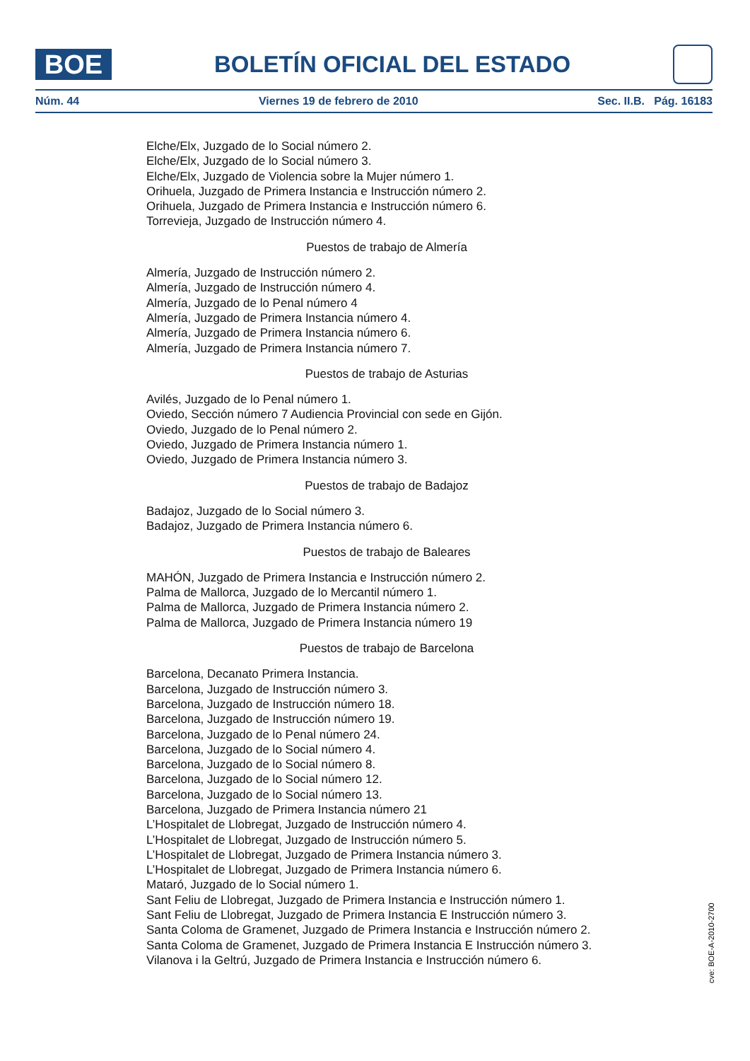BOE
BOLETÍN OFICIAL DEL ESTADO
Núm. 44 Viernes 19 de febrero de 2010 Sec. II.B. Pág. 16183
Elche/Elx, Juzgado de lo Social número 2.
Elche/Elx, Juzgado de lo Social número 3.
Elche/Elx, Juzgado de Violencia sobre la Mujer número 1.
Orihuela, Juzgado de Primera Instancia e Instrucción número 2.
Orihuela, Juzgado de Primera Instancia e Instrucción número 6.
Torrevieja, Juzgado de Instrucción número 4.
Puestos de trabajo de Almería
Almería, Juzgado de Instrucción número 2.
Almería, Juzgado de Instrucción número 4.
Almería, Juzgado de lo Penal número 4
Almería, Juzgado de Primera Instancia número 4.
Almería, Juzgado de Primera Instancia número 6.
Almería, Juzgado de Primera Instancia número 7.
Puestos de trabajo de Asturias
Avilés, Juzgado de lo Penal número 1.
Oviedo, Sección número 7 Audiencia Provincial con sede en Gijón.
Oviedo, Juzgado de lo Penal número 2.
Oviedo, Juzgado de Primera Instancia número 1.
Oviedo, Juzgado de Primera Instancia número 3.
Puestos de trabajo de Badajoz
Badajoz, Juzgado de lo Social número 3.
Badajoz, Juzgado de Primera Instancia número 6.
Puestos de trabajo de Baleares
MAHÓN, Juzgado de Primera Instancia e Instrucción número 2.
Palma de Mallorca, Juzgado de lo Mercantil número 1.
Palma de Mallorca, Juzgado de Primera Instancia número 2.
Palma de Mallorca, Juzgado de Primera Instancia número 19
Puestos de trabajo de Barcelona
Barcelona, Decanato Primera Instancia.
Barcelona, Juzgado de Instrucción número 3.
Barcelona, Juzgado de Instrucción número 18.
Barcelona, Juzgado de Instrucción número 19.
Barcelona, Juzgado de lo Penal número 24.
Barcelona, Juzgado de lo Social número 4.
Barcelona, Juzgado de lo Social número 8.
Barcelona, Juzgado de lo Social número 12.
Barcelona, Juzgado de lo Social número 13.
Barcelona, Juzgado de Primera Instancia número 21
L’Hospitalet de Llobregat, Juzgado de Instrucción número 4.
L’Hospitalet de Llobregat, Juzgado de Instrucción número 5.
L’Hospitalet de Llobregat, Juzgado de Primera Instancia número 3.
L’Hospitalet de Llobregat, Juzgado de Primera Instancia número 6.
Mataró, Juzgado de lo Social número 1.
Sant Feliu de Llobregat, Juzgado de Primera Instancia e Instrucción número 1.
Sant Feliu de Llobregat, Juzgado de Primera Instancia E Instrucción número 3.
Santa Coloma de Gramenet, Juzgado de Primera Instancia e Instrucción número 2.
Santa Coloma de Gramenet, Juzgado de Primera Instancia E Instrucción número 3.
Vilanova i la Geltrú, Juzgado de Primera Instancia e Instrucción número 6.
cve: BOE-A-2010-2700